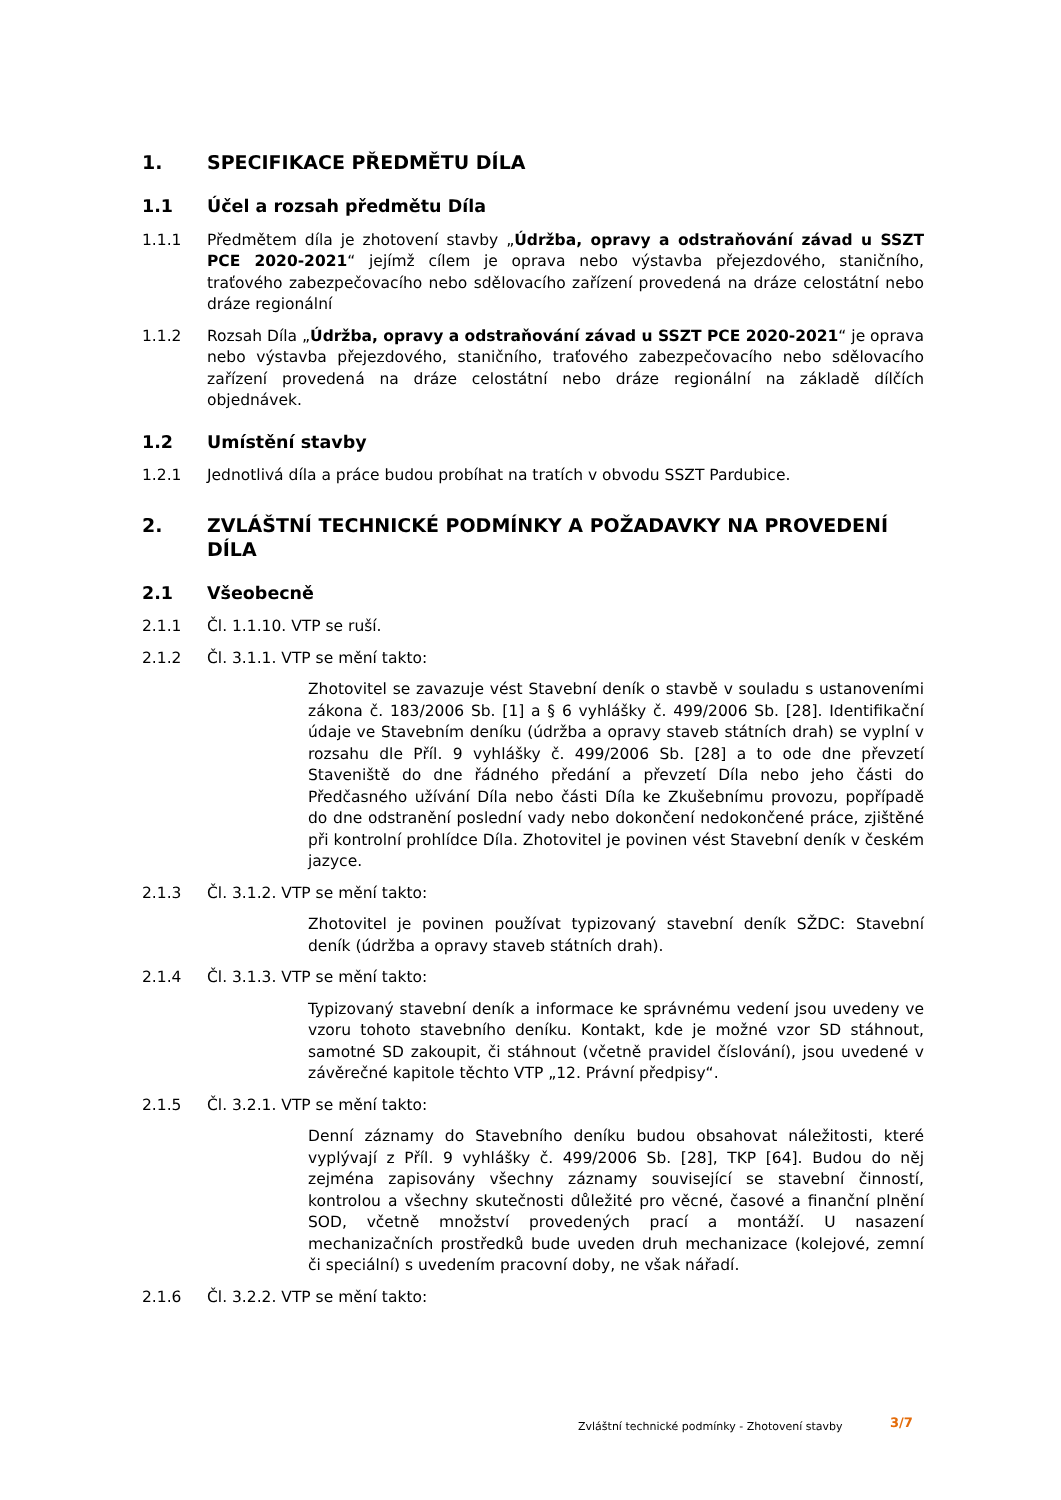1. SPECIFIKACE PŘEDMĚTU DÍLA
1.1 Účel a rozsah předmětu Díla
1.1.1 Předmětem díla je zhotovení stavby „Údržba, opravy a odstraňování závad u SSZT PCE 2020-2021“ jejímž cílem je oprava nebo výstavba přejezdového, staničního, traťového zabezpečovacího nebo sdělovacího zařízení provedená na dráze celostátní nebo dráze regionální
1.1.2 Rozsah Díla „Údržba, opravy a odstraňování závad u SSZT PCE 2020-2021“ je oprava nebo výstavba přejezdového, staničního, traťového zabezpečovacího nebo sdělovacího zařízení provedená na dráze celostátní nebo dráze regionální na základě dílčích objednávek.
1.2 Umístění stavby
1.2.1 Jednotlivá díla a práce budou probíhat na tratích v obvodu SSZT Pardubice.
2. ZVLÁŠTNÍ TECHNICKÉ PODMÍNKY A POŽADAVKY NA PROVEDENÍ DÍLA
2.1 Všeobecně
2.1.1 Čl. 1.1.10. VTP se ruší.
2.1.2 Čl. 3.1.1. VTP se mění takto:
Zhotovitel se zavazuje vést Stavební deník o stavbě v souladu s ustanoveními zákona č. 183/2006 Sb. [1] a § 6 vyhlášky č. 499/2006 Sb. [28]. Identifikační údaje ve Stavebním deníku (údržba a opravy staveb státních drah) se vyplní v rozsahu dle Příl. 9 vyhlášky č. 499/2006 Sb. [28] a to ode dne převzetí Staveniště do dne řádného předání a převzetí Díla nebo jeho části do Předčasného užívání Díla nebo části Díla ke Zkušebnímu provozu, popřípadě do dne odstranění poslední vady nebo dokončení nedokončené práce, zjištěné při kontrolní prohlídce Díla. Zhotovitel je povinen vést Stavební deník v českém jazyce.
2.1.3 Čl. 3.1.2. VTP se mění takto:
Zhotovitel je povinen používat typizovaný stavební deník SŽDC: Stavební deník (údržba a opravy staveb státních drah).
2.1.4 Čl. 3.1.3. VTP se mění takto:
Typizovaný stavební deník a informace ke správnému vedení jsou uvedeny ve vzoru tohoto stavebního deníku. Kontakt, kde je možné vzor SD stáhnout, samotné SD zakoupit, či stáhnout (včetně pravidel číslování), jsou uvedené v závěrečné kapitole těchto VTP „12. Právní předpisy“.
2.1.5 Čl. 3.2.1. VTP se mění takto:
Denní záznamy do Stavebního deníku budou obsahovat náležitosti, které vyplývají z Příl. 9 vyhlášky č. 499/2006 Sb. [28], TKP [64]. Budou do něj zejména zapisovány všechny záznamy související se stavební činností, kontrolou a všechny skutečnosti důležité pro věcné, časové a finanční plnění SOD, včetně množství provedených prací a montáží. U nasazení mechanizačních prostředků bude uveden druh mechanizace (kolejové, zemní či speciální) s uvedením pracovní doby, ne však nářadí.
2.1.6 Čl. 3.2.2. VTP se mění takto:
Zvláštní technické podmínky - Zhotovení stavby
3/7